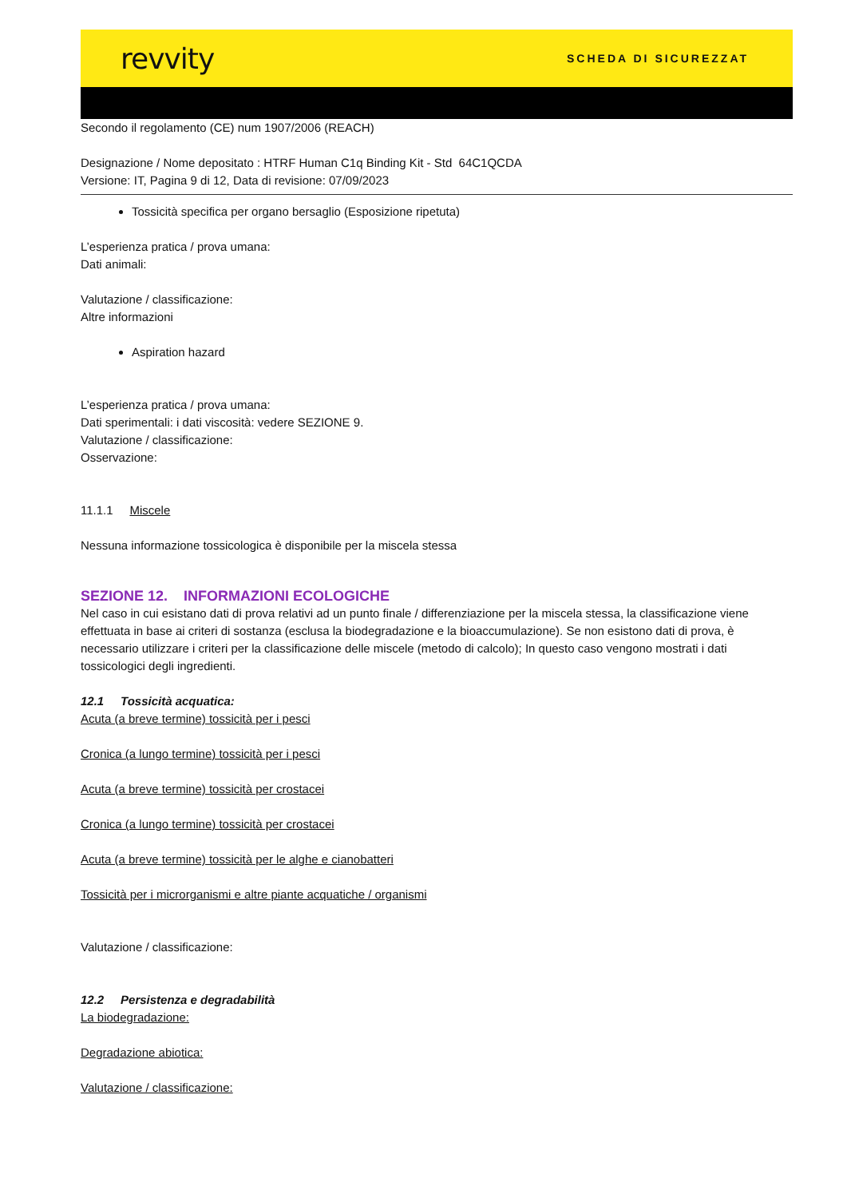revvity SCHEDA DI SICUREZZAT
Secondo il regolamento (CE) num 1907/2006 (REACH)
Designazione / Nome depositato : HTRF Human C1q Binding Kit - Std 64C1QCDA
Versione: IT, Pagina 9 di 12, Data di revisione: 07/09/2023
Tossicità specifica per organo bersaglio (Esposizione ripetuta)
L’esperienza pratica / prova umana:
Dati animali:
Valutazione / classificazione:
Altre informazioni
Aspiration hazard
L’esperienza pratica / prova umana:
Dati sperimentali: i dati viscosità: vedere SEZIONE 9.
Valutazione / classificazione:
Osservazione:
11.1.1 Miscele
Nessuna informazione tossicologica è disponibile per la miscela stessa
SEZIONE 12. INFORMAZIONI ECOLOGICHE
Nel caso in cui esistano dati di prova relativi ad un punto finale / differenziazione per la miscela stessa, la classificazione viene effettuata in base ai criteri di sostanza (esclusa la biodegradazione e la bioaccumulazione). Se non esistono dati di prova, è necessario utilizzare i criteri per la classificazione delle miscele (metodo di calcolo); In questo caso vengono mostrati i dati tossicologici degli ingredienti.
12.1 Tossicità acquatica:
Acuta (a breve termine) tossicità per i pesci
Cronica (a lungo termine) tossicità per i pesci
Acuta (a breve termine) tossicità per crostacei
Cronica (a lungo termine) tossicità per crostacei
Acuta (a breve termine) tossicità per le alghe e cianobatteri
Tossicità per i microrganismi e altre piante acquatiche / organismi
Valutazione / classificazione:
12.2 Persistenza e degradabilità
La biodegradazione:
Degradazione abiotica:
Valutazione / classificazione: